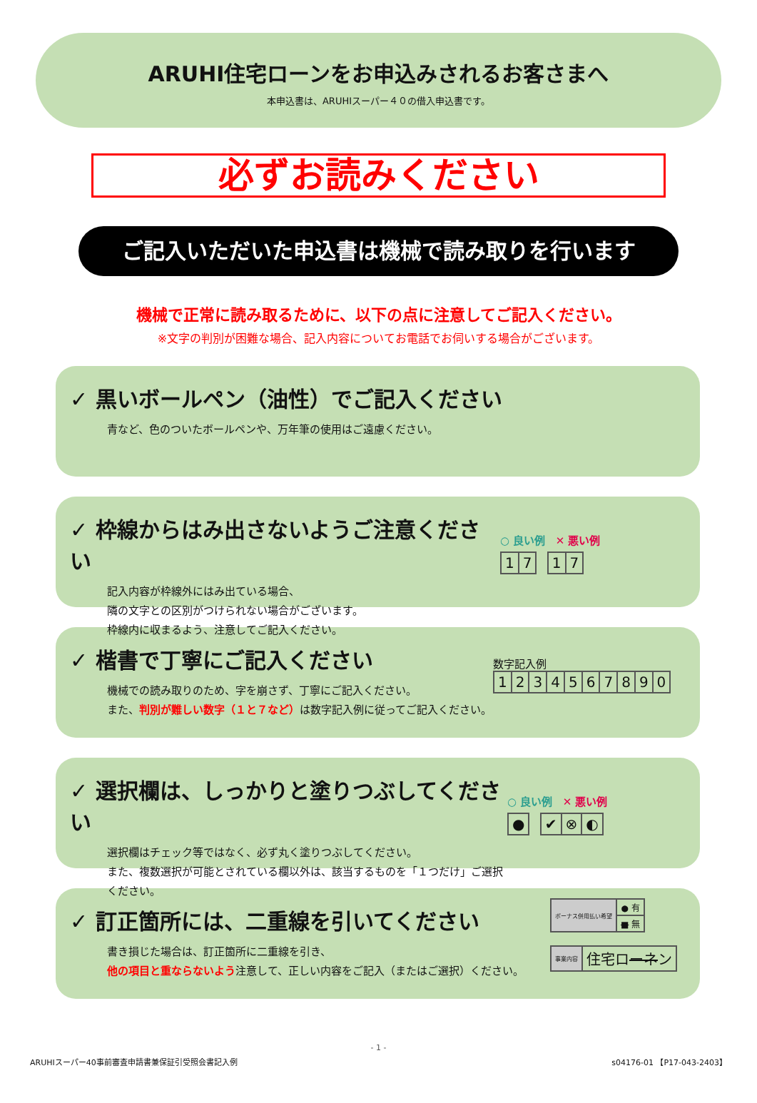ARUHI住宅ローンをお申込みされるお客さまへ
本申込書は、ARUHIスーパー４０の借入申込書です。
必ずお読みください
ご記入いただいた申込書は機械で読み取りを行います
機械で正常に読み取るために、以下の点に注意してご記入ください。
※文字の判別が困難な場合、記入内容についてお電話でお伺いする場合がございます。
✓ 黒いボールペン（油性）でご記入ください
青など、色のついたボールペンや、万年筆の使用はご遠慮ください。
✓ 枠線からはみ出さないようご注意ください
記入内容が枠線外にはみ出ている場合、
隣の文字との区別がつけられない場合がございます。
枠線内に収まるよう、注意してご記入ください。
○ 良い例 ✕ 悪い例
| 1 | 7 |
| 1 | 7 |
✓ 楷書で丁寧にご記入ください
機械での読み取りのため、字を崩さず、丁寧にご記入ください。
また、判別が難しい数字（１と７など）は数字記入例に従ってご記入ください。
数字記入例
| 1 | 2 | 3 | 4 | 5 | 6 | 7 | 8 | 9 | 0 |
✓ 選択欄は、しっかりと塗りつぶしてください
選択欄はチェック等ではなく、必ず丸く塗りつぶしてください。
また、複数選択が可能とされている欄以外は、該当するものを「１つだけ」ご選択ください。
○ 良い例 ✕ 悪い例
| ● |
| ✔ | ⊗ | ◐ |
✓ 訂正箇所には、二重線を引いてください
書き損じた場合は、訂正箇所に二重線を引き、
他の項目と重ならないよう注意して、正しい内容をご記入（またはご選択）ください。
| ボーナス併用払い希望 | ● 有 |
| | ■ 無 |
| 事業内容 | 住宅ロ ーネ ン |
- 1 -
ARUHIスーパー40事前審査申請書兼保証引受照会書記入例 s04176-01 【P17-043-2403】